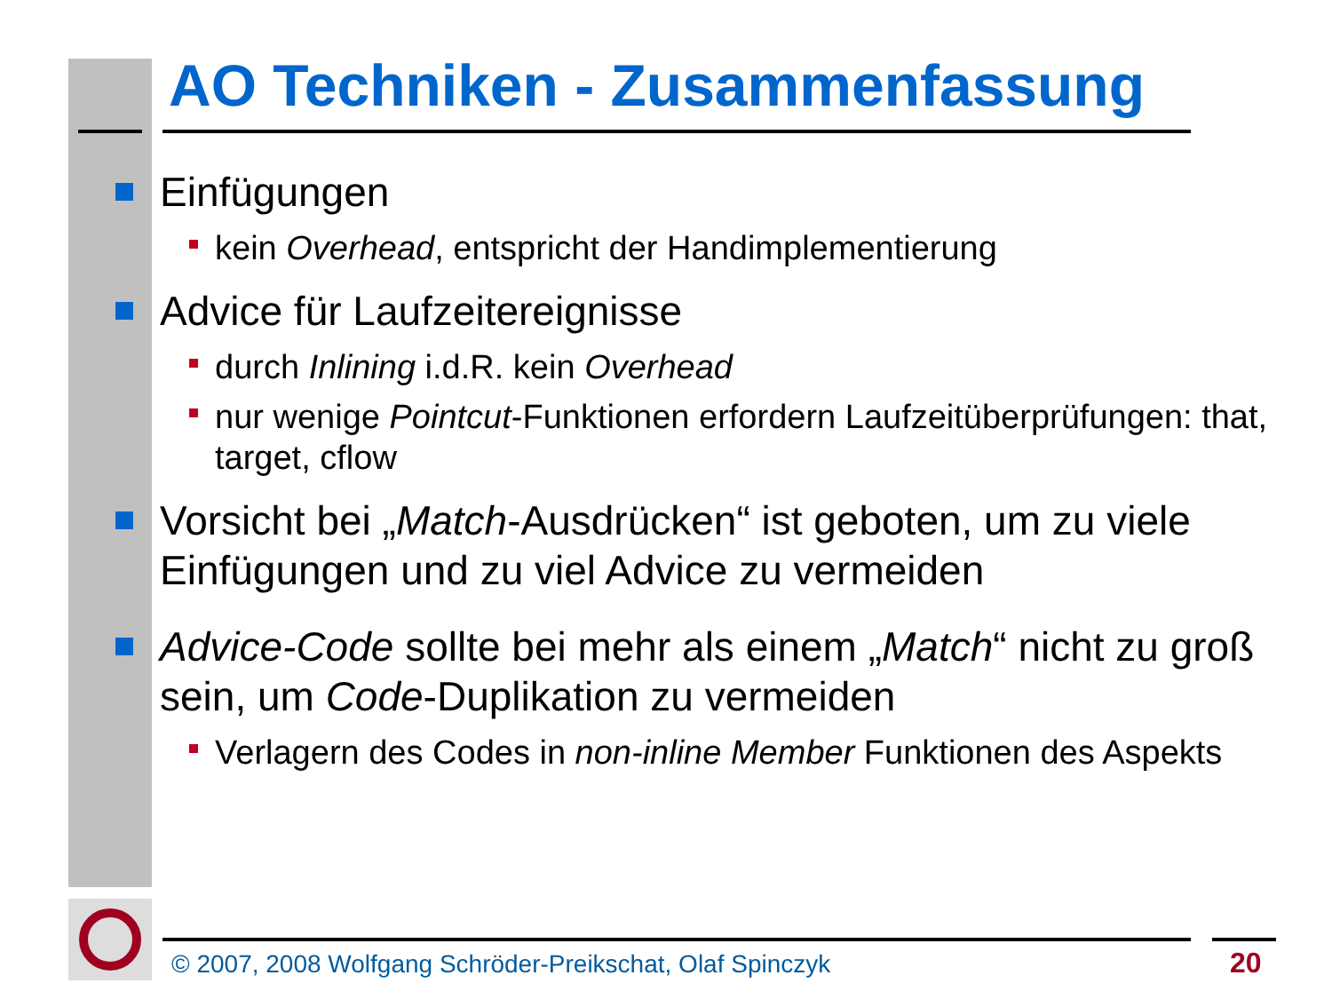AO Techniken - Zusammenfassung
Einfügungen
kein Overhead, entspricht der Handimplementierung
Advice für Laufzeitereignisse
durch Inlining i.d.R. kein Overhead
nur wenige Pointcut-Funktionen erfordern Laufzeitüberprüfungen: that, target, cflow
Vorsicht bei „Match-Ausdrücken“ ist geboten, um zu viele Einfügungen und zu viel Advice zu vermeiden
Advice-Code sollte bei mehr als einem „Match“ nicht zu groß sein, um Code-Duplikation zu vermeiden
Verlagern des Codes in non-inline Member Funktionen des Aspekts
© 2007, 2008 Wolfgang Schröder-Preikschat, Olaf Spinczyk
20